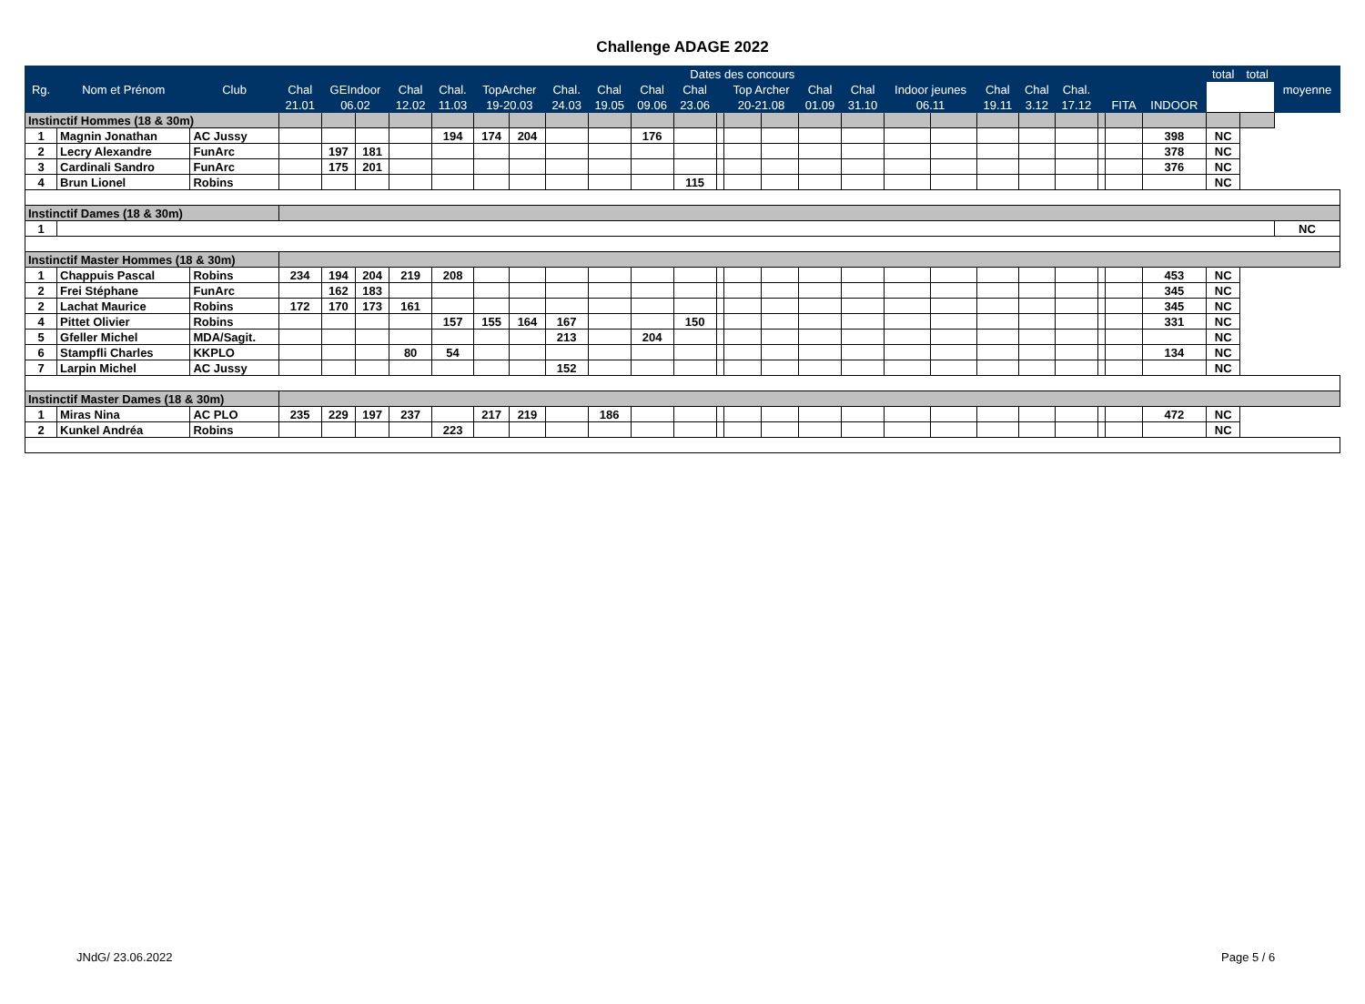Challenge ADAGE 2022
| Rg. | Nom et Prénom | Club | Dates des concours | | | | | | | | | | | | | | | | | | | | | | | | total | total | moyenne |
| --- | --- | --- | --- | --- | --- | --- | --- | --- | --- | --- | --- | --- | --- | --- | --- | --- | --- | --- | --- | --- | --- | --- | --- | --- | --- | --- | --- | --- | --- |
| | | | Chal | GEIndoor | | Chal | Chal. | TopArcher | | Chal. | Chal | Chal | Chal | | Top Archer | | Chal | Chal | Indoor jeunes | | Chal | Chal | Chal. | | | | | | |
| | | | 21.01 | 06.02 | | 12.02 | 11.03 | 19-20.03 | | 24.03 | 19.05 | 09.06 | 23.06 | | 20-21.08 | | 01.09 | 31.10 | 06.11 | | 19.11 | 3.12 | 17.12 | | FITA | INDOOR | | | |
| Instinctif Hommes (18 & 30m) | | | | | | | | | | | | | | | | | | | | | | | | | | | | | |
| 1 | Magnin Jonathan | AC Jussy | | | | | 194 | 174 | 204 | | | 176 | | | | | | | | | | | | | | 398 | NC | | |
| 2 | Lecry Alexandre | FunArc | | 197 | 181 | | | | | | | | | | | | | | | | | | | | | 378 | NC | | |
| 3 | Cardinali Sandro | FunArc | | 175 | 201 | | | | | | | | | | | | | | | | | | | | | 376 | NC | | |
| 4 | Brun Lionel | Robins | | | | | | | | | | | 115 | | | | | | | | | | | | | | NC | | |
| Instinctif Dames (18 & 30m) | | | | | | | | | | | | | | | | | | | | | | | | | | | | | |
| 1 | | | | | | | | | | | | | | | | | | | | | | | | | | | | | NC |
| Instinctif Master Hommes (18 & 30m) | | | | | | | | | | | | | | | | | | | | | | | | | | | | | |
| 1 | Chappuis Pascal | Robins | 234 | 194 | 204 | 219 | 208 | | | | | | | | | | | | | | | | | | | 453 | NC | | |
| 2 | Frei Stéphane | FunArc | | 162 | 183 | | | | | | | | | | | | | | | | | | | | | 345 | NC | | |
| 2 | Lachat Maurice | Robins | 172 | 170 | 173 | 161 | | | | | | | | | | | | | | | | | | | | 345 | NC | | |
| 4 | Pittet Olivier | Robins | | | | | 157 | 155 | 164 | 167 | | | 150 | | | | | | | | | | | | | 331 | NC | | |
| 5 | Gfeller Michel | MDA/Sagit. | | | | | | | | 213 | | 204 | | | | | | | | | | | | | | | NC | | |
| 6 | Stampfli Charles | KKPLO | | | | 80 | 54 | | | | | | | | | | | | | | | | | | | 134 | NC | | |
| 7 | Larpin Michel | AC Jussy | | | | | | | | 152 | | | | | | | | | | | | | | | | | NC | | |
| Instinctif Master Dames (18 & 30m) | | | | | | | | | | | | | | | | | | | | | | | | | | | | | |
| 1 | Miras Nina | AC PLO | 235 | 229 | 197 | 237 | | 217 | 219 | | 186 | | | | | | | | | | | | | | | 472 | NC | | |
| 2 | Kunkel Andréa | Robins | | | | | 223 | | | | | | | | | | | | | | | | | | | | NC | | |
JNdG/ 23.06.2022 Page 5 / 6